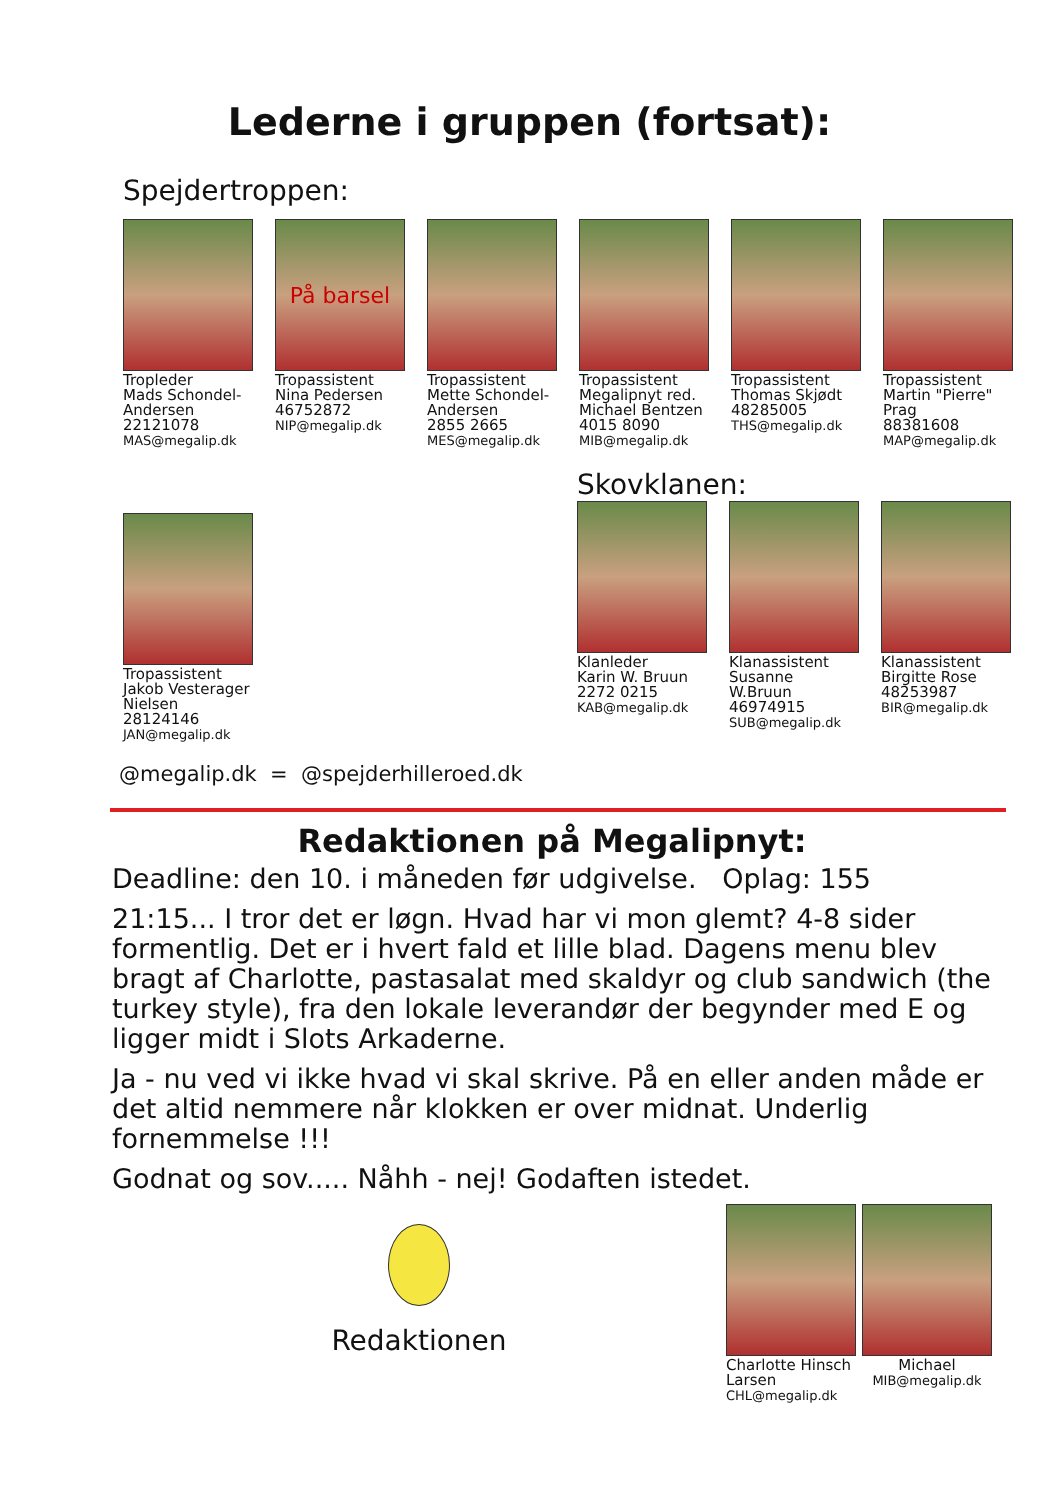Lederne i gruppen (fortsat):
Spejdertroppen:
Tropleder
Mads Schondel-Andersen
22121078
MAS@megalip.dk
På barsel
Tropassistent
Nina Pedersen
46752872
NIP@megalip.dk
Tropassistent
Mette Schondel-Andersen
2855 2665
MES@megalip.dk
Tropassistent
Megalipnyt red. Michael Bentzen
4015 8090
MIB@megalip.dk
Tropassistent
Thomas Skjødt
48285005
THS@megalip.dk
Tropassistent
Martin "Pierre" Prag
88381608
MAP@megalip.dk
Tropassistent
Jakob Vesterager Nielsen
28124146
JAN@megalip.dk
Skovklanen:
Klanleder
Karin W. Bruun
2272 0215
KAB@megalip.dk
Klanassistent
Susanne W.Bruun
46974915
SUB@megalip.dk
Klanassistent
Birgitte Rose
48253987
BIR@megalip.dk
@megalip.dk = @spejderhilleroed.dk
Redaktionen på Megalipnyt:
Deadline: den 10. i måneden før udgivelse. Oplag: 155
21:15... I tror det er løgn. Hvad har vi mon glemt? 4-8 sider formentlig. Det er i hvert fald et lille blad. Dagens menu blev bragt af Charlotte, pastasalat med skaldyr og club sandwich (the turkey style), fra den lokale leverandør der begynder med E og ligger midt i Slots Arkaderne.
Ja - nu ved vi ikke hvad vi skal skrive. På en eller anden måde er det altid nemmere når klokken er over midnat. Underlig fornemmelse !!!
Godnat og sov..... Nåhh - nej! Godaften istedet.
Redaktionen
Charlotte Hinsch Larsen
CHL@megalip.dk
Michael
MIB@megalip.dk